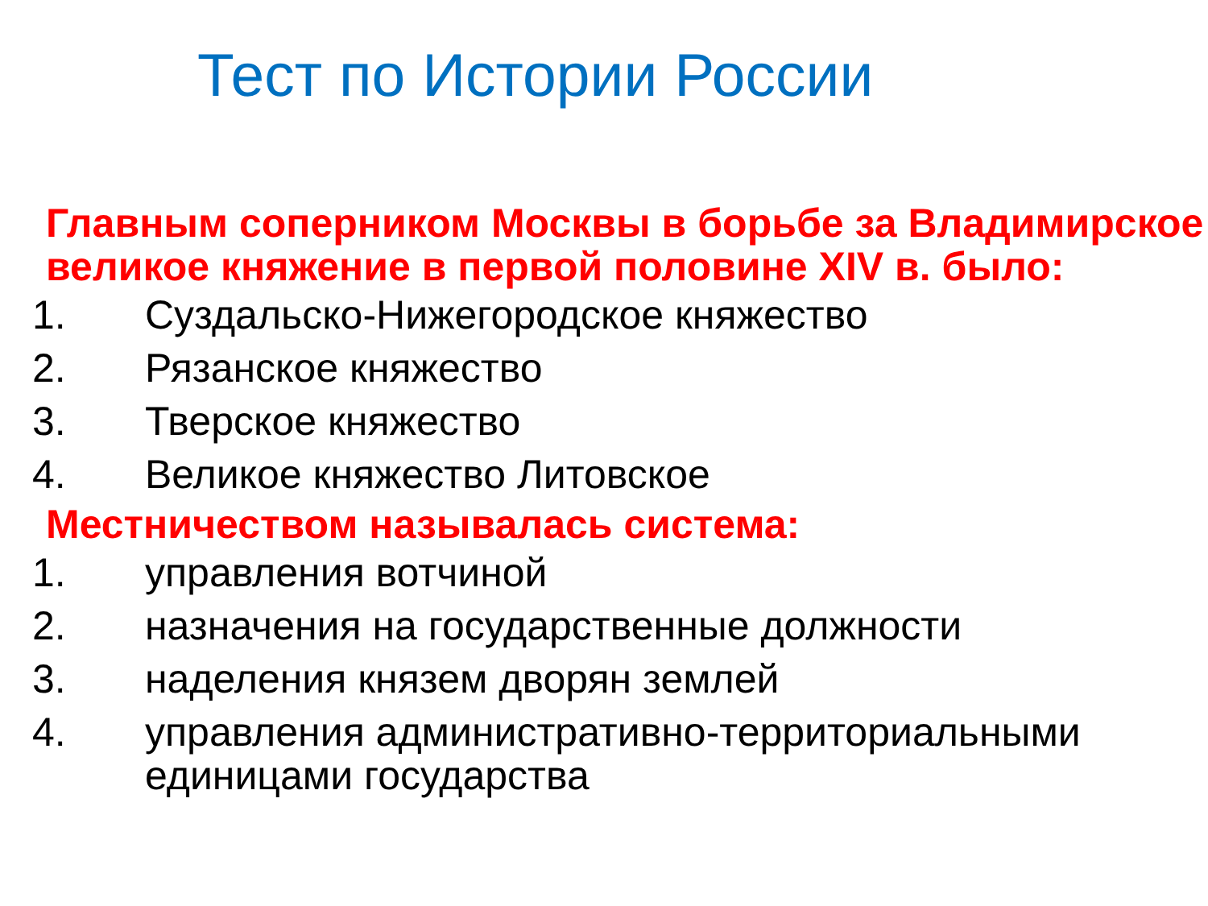Тест по Истории России
Главным соперником Москвы в борьбе за Владимирское великое княжение в первой половине XIV в. было:
1. Суздальско-Нижегородское княжество
2. Рязанское княжество
3. Тверское княжество
4. Великое княжество Литовское
Местничеством называлась система:
1. управления вотчиной
2. назначения на государственные должности
3. наделения князем дворян землей
4. управления административно-территориальными единицами государства